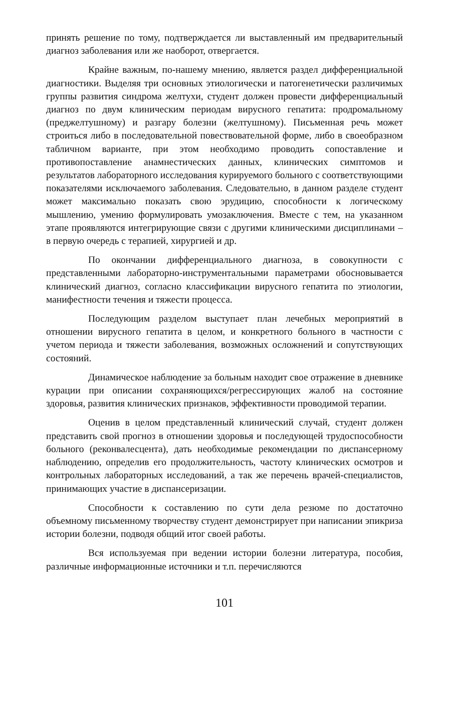принять решение по тому, подтверждается ли выставленный им предварительный диагноз заболевания или же наоборот, отвергается.
Крайне важным, по-нашему мнению, является раздел дифференциальной диагностики. Выделяя три основных этиологически и патогенетически различимых группы развития синдрома желтухи, студент должен провести дифференциальный диагноз по двум клиническим периодам вирусного гепатита: продромальному (преджелтушному) и разгару болезни (желтушному). Письменная речь может строиться либо в последовательной повествовательной форме, либо в своеобразном табличном варианте, при этом необходимо проводить сопоставление и противопоставление анамнестических данных, клинических симптомов и результатов лабораторного исследования курируемого больного с соответствующими показателями исключаемого заболевания. Следовательно, в данном разделе студент может максимально показать свою эрудицию, способности к логическому мышлению, умению формулировать умозаключения. Вместе с тем, на указанном этапе проявляются интегрирующие связи с другими клиническими дисциплинами – в первую очередь с терапией, хирургией и др.
По окончании дифференциального диагноза, в совокупности с представленными лабораторно-инструментальными параметрами обосновывается клинический диагноз, согласно классификации вирусного гепатита по этиологии, манифестности течения и тяжести процесса.
Последующим разделом выступает план лечебных мероприятий в отношении вирусного гепатита в целом, и конкретного больного в частности с учетом периода и тяжести заболевания, возможных осложнений и сопутствующих состояний.
Динамическое наблюдение за больным находит свое отражение в дневнике курации при описании сохраняющихся/регрессирующих жалоб на состояние здоровья, развития клинических признаков, эффективности проводимой терапии.
Оценив в целом представленный клинический случай, студент должен представить свой прогноз в отношении здоровья и последующей трудоспособности больного (реконвалесцента), дать необходимые рекомендации по диспансерному наблюдению, определив его продолжительность, частоту клинических осмотров и контрольных лабораторных исследований, а так же перечень врачей-специалистов, принимающих участие в диспансеризации.
Способности к составлению по сути дела резюме по достаточно объемному письменному творчеству студент демонстрирует при написании эпикриза истории болезни, подводя общий итог своей работы.
Вся используемая при ведении истории болезни литература, пособия, различные информационные источники и т.п. перечисляются
101